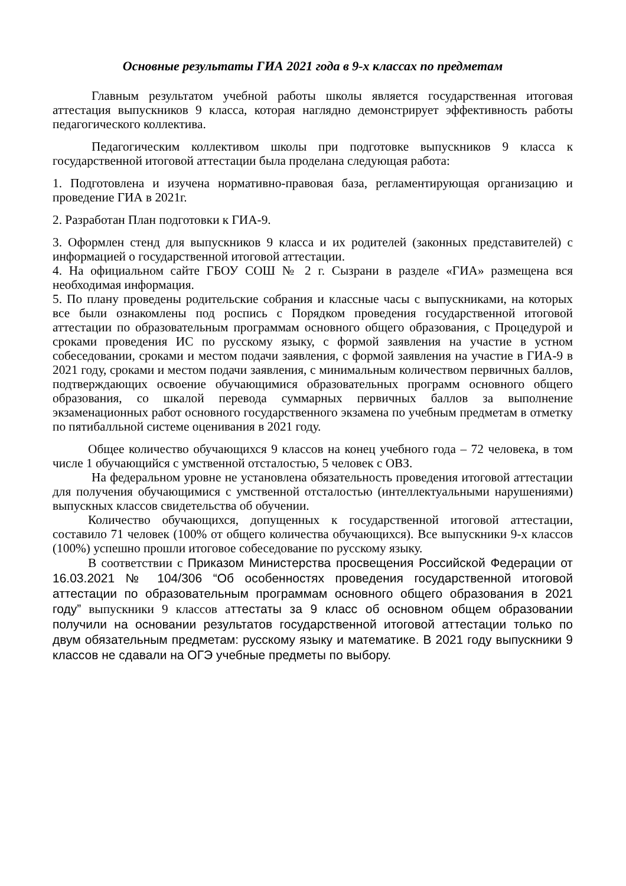Основные результаты ГИА 2021 года в 9-х классах по предметам
Главным результатом учебной работы школы является государственная итоговая аттестация выпускников 9 класса, которая наглядно демонстрирует эффективность работы педагогического коллектива.
Педагогическим коллективом школы при подготовке выпускников 9 класса к государственной итоговой аттестации была проделана следующая работа:
1. Подготовлена и изучена нормативно-правовая база, регламентирующая организацию и проведение ГИА в 2021г.
2. Разработан План подготовки к ГИА-9.
3. Оформлен стенд для выпускников 9 класса и их родителей (законных представителей) с информацией о государственной итоговой аттестации.
4. На официальном сайте ГБОУ СОШ № 2 г. Сызрани в разделе «ГИА» размещена вся необходимая информация.
5. По плану проведены родительские собрания и классные часы с выпускниками, на которых все были ознакомлены под роспись с Порядком проведения государственной итоговой аттестации по образовательным программам основного общего образования, с Процедурой и сроками проведения ИС по русскому языку, с формой заявления на участие в устном собеседовании, сроками и местом подачи заявления, с формой заявления на участие в ГИА-9 в 2021 году, сроками и местом подачи заявления, с минимальным количеством первичных баллов, подтверждающих освоение обучающимися образовательных программ основного общего образования, со шкалой перевода суммарных первичных баллов за выполнение экзаменационных работ основного государственного экзамена по учебным предметам в отметку по пятибалльной системе оценивания в 2021 году.
Общее количество обучающихся 9 классов на конец учебного года – 72 человека, в том числе 1 обучающийся с умственной отсталостью, 5 человек с ОВЗ.
На федеральном уровне не установлена обязательность проведения итоговой аттестации для получения обучающимися с умственной отсталостью (интеллектуальными нарушениями) выпускных классов свидетельства об обучении.
Количество обучающихся, допущенных к государственной итоговой аттестации, составило 71 человек (100% от общего количества обучающихся). Все выпускники 9-х классов (100%) успешно прошли итоговое собеседование по русскому языку.
В соответствии с Приказом Министерства просвещения Российской Федерации от 16.03.2021 № 104/306 “Об особенностях проведения государственной итоговой аттестации по образовательным программам основного общего образования в 2021 году” выпускники 9 классов аттестаты за 9 класс об основном общем образовании получили на основании результатов государственной итоговой аттестации только по двум обязательным предметам: русскому языку и математике. В 2021 году выпускники 9 классов не сдавали на ОГЭ учебные предметы по выбору.